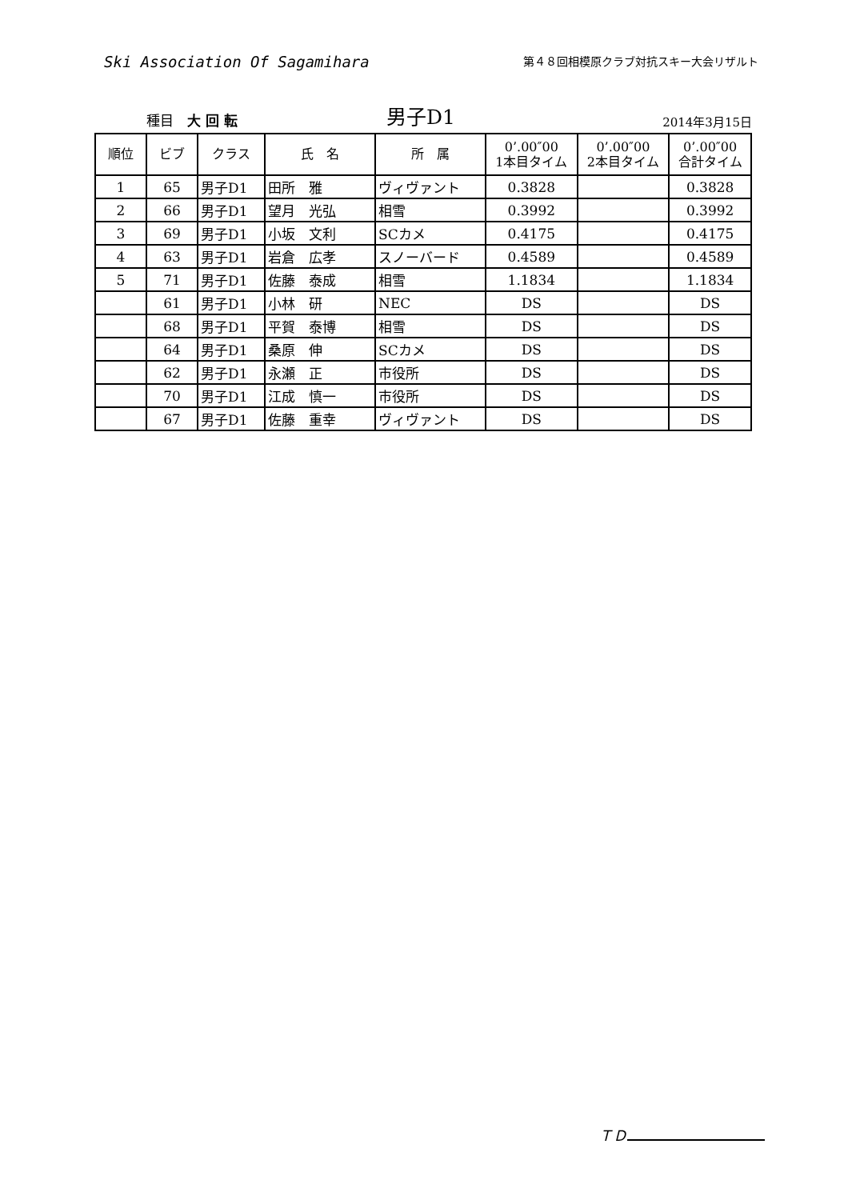Ski Association Of Sagamihara
第４８回相模原クラブ対抗スキー大会リザルト
種目　大 回 転
男子D1
2014年3月15日
| 順位 | ビブ | クラス | 氏 名 | 所 属 | 0’.00″00 1本目タイム | 0’.00″00 2本目タイム | 0’.00″00 合計タイム |
| --- | --- | --- | --- | --- | --- | --- | --- |
| 1 | 65 | 男子D1 | 田所 雅 | ヴィヴァント | 0.3828 | | 0.3828 |
| 2 | 66 | 男子D1 | 望月 光弘 | 相雪 | 0.3992 | | 0.3992 |
| 3 | 69 | 男子D1 | 小坂 文利 | SCカメ | 0.4175 | | 0.4175 |
| 4 | 63 | 男子D1 | 岩倉 広孝 | スノーバード | 0.4589 | | 0.4589 |
| 5 | 71 | 男子D1 | 佐藤 泰成 | 相雪 | 1.1834 | | 1.1834 |
| | 61 | 男子D1 | 小林 研 | NEC | DS | | DS |
| | 68 | 男子D1 | 平賀 泰博 | 相雪 | DS | | DS |
| | 64 | 男子D1 | 桑原 伸 | SCカメ | DS | | DS |
| | 62 | 男子D1 | 永瀬 正 | 市役所 | DS | | DS |
| | 70 | 男子D1 | 江成 慎一 | 市役所 | DS | | DS |
| | 67 | 男子D1 | 佐藤 重幸 | ヴィヴァント | DS | | DS |
ＴＤ